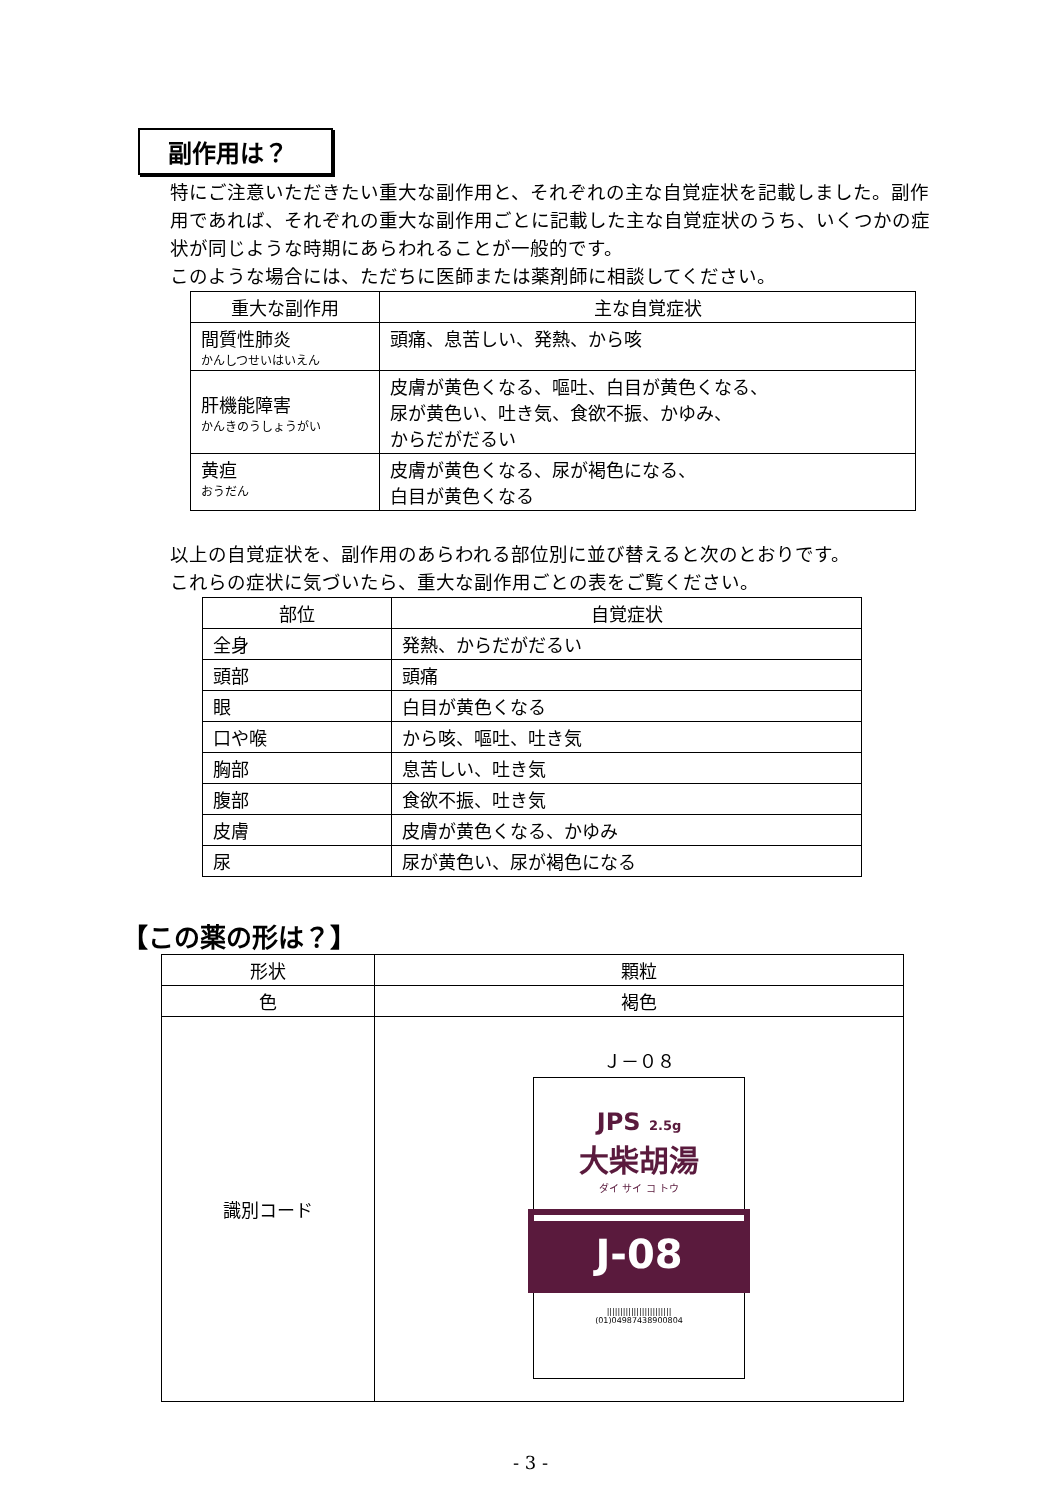副作用は？
特にご注意いただきたい重大な副作用と、それぞれの主な自覚症状を記載しました。副作用であれば、それぞれの重大な副作用ごとに記載した主な自覚症状のうち、いくつかの症状が同じような時期にあらわれることが一般的です。
このような場合には、ただちに医師または薬剤師に相談してください。
| 重大な副作用 | 主な自覚症状 |
| --- | --- |
| 間質性肺炎 かんしつせいはいえん | 頭痛、息苦しい、発熱、から咳 |
| 肝機能障害 かんきのうしょうがい | 皮膚が黄色くなる、嘔吐、白目が黄色くなる、 尿が黄色い、吐き気、食欲不振、かゆみ、 からだがだるい |
| 黄疸 おうだん | 皮膚が黄色くなる、尿が褐色になる、 白目が黄色くなる |
以上の自覚症状を、副作用のあらわれる部位別に並び替えると次のとおりです。
これらの症状に気づいたら、重大な副作用ごとの表をご覧ください。
| 部位 | 自覚症状 |
| --- | --- |
| 全身 | 発熱、からだがだるい |
| 頭部 | 頭痛 |
| 眼 | 白目が黄色くなる |
| 口や喉 | から咳、嘔吐、吐き気 |
| 胸部 | 息苦しい、吐き気 |
| 腹部 | 食欲不振、吐き気 |
| 皮膚 | 皮膚が黄色くなる、かゆみ |
| 尿 | 尿が黄色い、尿が褐色になる |
【この薬の形は？】
| 形状 | 顆粒 |
| --- | --- |
| 色 | 褐色 |
| 識別コード | Ｊ－０８ JPS 2.5g 大柴胡湯 ダイ サイ コ トウ J-08 //////////////////////// (01)04987438900804 |
- 3 -